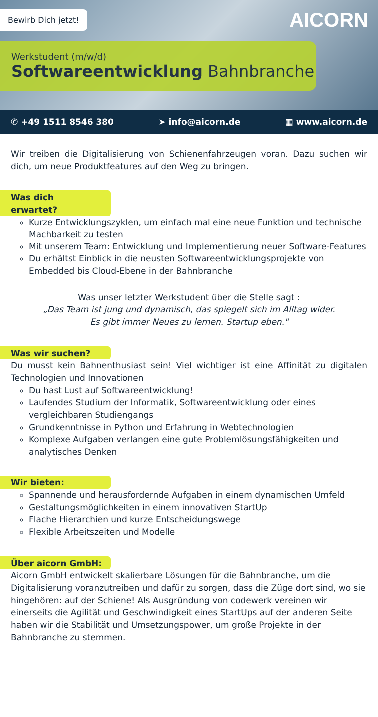Bewirb Dich jetzt!
AICORN
Werkstudent (m/w/d)
Softwareentwicklung Bahnbranche
✆ +49 1511 8546 380 ➤ info@aicorn.de ▦ www.aicorn.de
Wir treiben die Digitalisierung von Schienenfahrzeugen voran. Dazu suchen wir dich, um neue Produktfeatures auf den Weg zu bringen.
Was dich erwartet?
Kurze Entwicklungszyklen, um einfach mal eine neue Funktion und technische Machbarkeit zu testen
Mit unserem Team: Entwicklung und Implementierung neuer Software-Features
Du erhältst Einblick in die neusten Softwareentwicklungsprojekte von Embedded bis Cloud-Ebene in der Bahnbranche
Was unser letzter Werkstudent über die Stelle sagt :
„Das Team ist jung und dynamisch, das spiegelt sich im Alltag wider.
Es gibt immer Neues zu lernen. Startup eben."
Was wir suchen?
Du musst kein Bahnenthusiast sein! Viel wichtiger ist eine Affinität zu digitalen Technologien und Innovationen
Du hast Lust auf Softwareentwicklung!
Laufendes Studium der Informatik, Softwareentwicklung oder eines vergleichbaren Studiengangs
Grundkenntnisse in Python und Erfahrung in Webtechnologien
Komplexe Aufgaben verlangen eine gute Problemlösungsfähigkeiten und analytisches Denken
Wir bieten:
Spannende und herausfordernde Aufgaben in einem dynamischen Umfeld
Gestaltungsmöglichkeiten in einem innovativen StartUp
Flache Hierarchien und kurze Entscheidungswege
Flexible Arbeitszeiten und Modelle
Über aicorn GmbH:
Aicorn GmbH entwickelt skalierbare Lösungen für die Bahnbranche, um die Digitalisierung voranzutreiben und dafür zu sorgen, dass die Züge dort sind, wo sie hingehören: auf der Schiene! Als Ausgründung von codewerk vereinen wir einerseits die Agilität und Geschwindigkeit eines StartUps auf der anderen Seite haben wir die Stabilität und Umsetzungspower, um große Projekte in der Bahnbranche zu stemmen.